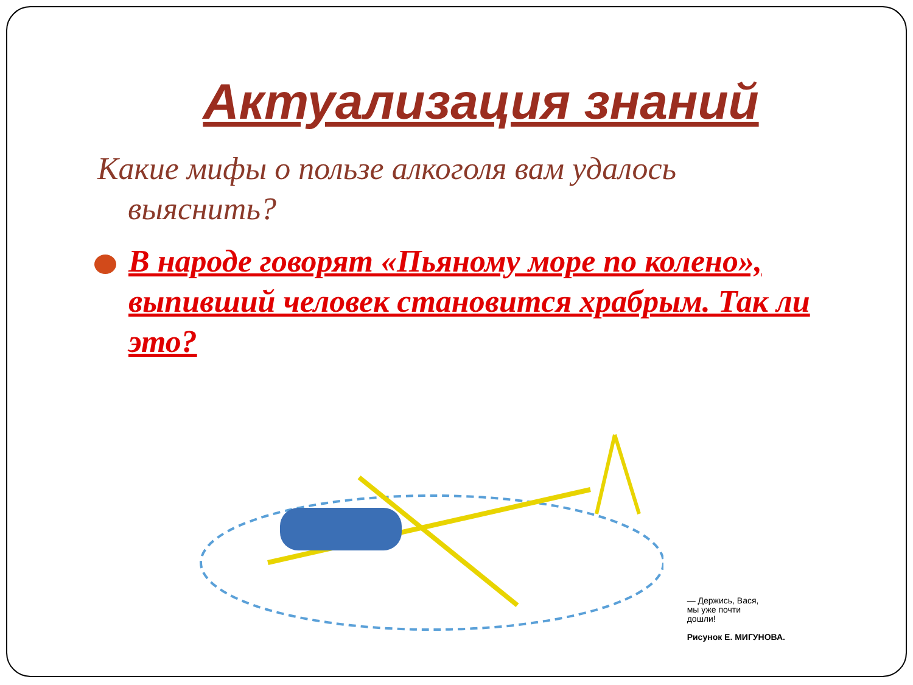Актуализация знаний
Какие мифы о пользе алкоголя вам удалось выяснить?
В народе говорят «Пьяному море по колено», выпивший человек становится храбрым. Так ли это?
— Держись, Вася,
мы уже почти
дошли!
Рисунок Е. МИГУНОВА.